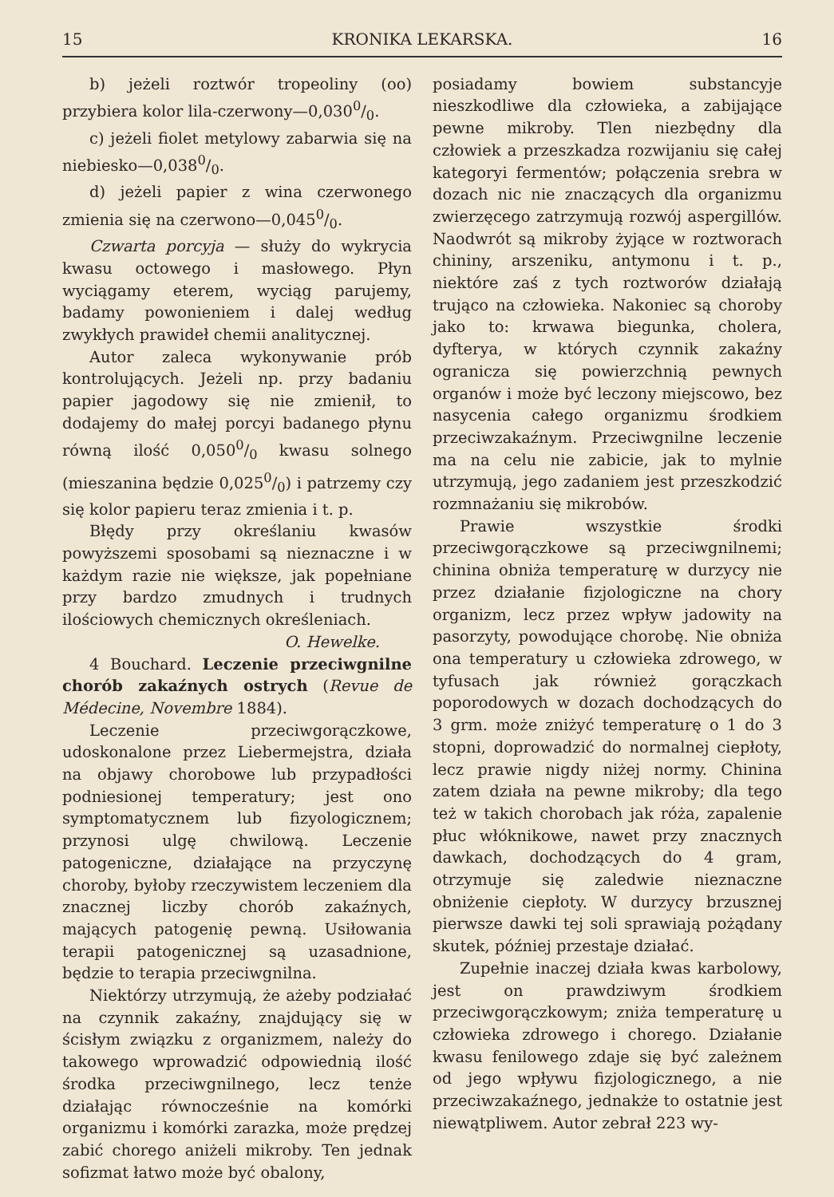15 KRONIKA LEKARSKA. 16
b) jeżeli roztwór tropeoliny (oo) przybiera kolor lila-czerwony—0,0300/0.
c) jeżeli fiolet metylowy zabarwia się na niebiesko—0,0380/0.
d) jeżeli papier z wina czerwonego zmienia się na czerwono—0,0450/0.
Czwarta porcyja — służy do wykrycia kwasu octowego i masłowego. Płyn wyciągamy eterem, wyciąg parujemy, badamy powonieniem i dalej według zwykłych prawideł chemii analitycznej.
Autor zaleca wykonywanie prób kontrolujących. Jeżeli np. przy badaniu papier jagodowy się nie zmienił, to dodajemy do małej porcyi badanego płynu równą ilość 0,0500/0 kwasu solnego (mieszanina będzie 0,0250/0) i patrzemy czy się kolor papieru teraz zmienia i t. p.
Błędy przy określaniu kwasów powyższemi sposobami są nieznaczne i w każdym razie nie większe, jak popełniane przy bardzo zmudnych i trudnych ilościowych chemicznych określeniach.
O. Hewelke.
4 Bouchard. Leczenie przeciwgnilne chorób zakaźnych ostrych (Revue de Médecine, Novembre 1884).
Leczenie przeciwgorączkowe, udoskonalone przez Liebermejstra, działa na objawy chorobowe lub przypadłości podniesionej temperatury; jest ono symptomatycznem lub fizyologicznem; przynosi ulgę chwilową. Leczenie patogeniczne, działające na przyczynę choroby, byłoby rzeczywistem leczeniem dla znacznej liczby chorób zakaźnych, mających patogenię pewną. Usiłowania terapii patogenicznej są uzasadnione, będzie to terapia przeciwgnilna.
Niektórzy utrzymują, że ażeby podziałać na czynnik zakaźny, znajdujący się w ścisłym związku z organizmem, należy do takowego wprowadzić odpowiednią ilość środka przeciwgnilnego, lecz tenże działając równocześnie na komórki organizmu i komórki zarazka, może prędzej zabić chorego aniżeli mikroby. Ten jednak sofizmat łatwo może być obalony,
posiadamy bowiem substancyje nieszkodliwe dla człowieka, a zabijające pewne mikroby. Tlen niezbędny dla człowiek a przeszkadza rozwijaniu się całej kategoryi fermentów; połączenia srebra w dozach nic nie znaczących dla organizmu zwierzęcego zatrzymują rozwój aspergillów. Naodwrót są mikroby żyjące w roztworach chininy, arszeniku, antymonu i t. p., niektóre zaś z tych roztworów działają trująco na człowieka. Nakoniec są choroby jako to: krwawa biegunka, cholera, dyfterya, w których czynnik zakaźny ogranicza się powierzchnią pewnych organów i może być leczony miejscowo, bez nasycenia całego organizmu środkiem przeciwzakaźnym. Przeciwgnilne leczenie ma na celu nie zabicie, jak to mylnie utrzymują, jego zadaniem jest przeszkodzić rozmnażaniu się mikrobów.
Prawie wszystkie środki przeciwgorączkowe są przeciwgnilnemi; chinina obniża temperaturę w durzycy nie przez działanie fizjologiczne na chory organizm, lecz przez wpływ jadowity na pasorzyty, powodujące chorobę. Nie obniża ona temperatury u człowieka zdrowego, w tyfusach jak również gorączkach poporodowych w dozach dochodzących do 3 grm. może zniżyć temperaturę o 1 do 3 stopni, doprowadzić do normalnej ciepłoty, lecz prawie nigdy niżej normy. Chinina zatem działa na pewne mikroby; dla tego też w takich chorobach jak róża, zapalenie płuc włóknikowe, nawet przy znacznych dawkach, dochodzących do 4 gram, otrzymuje się zaledwie nieznaczne obniżenie ciepłoty. W durzycy brzusznej pierwsze dawki tej soli sprawiają pożądany skutek, później przestaje działać.
Zupełnie inaczej działa kwas karbolowy, jest on prawdziwym środkiem przeciwgorączkowym; zniża temperaturę u człowieka zdrowego i chorego. Działanie kwasu fenilowego zdaje się być zależnem od jego wpływu fizjologicznego, a nie przeciwzakaźnego, jednakże to ostatnie jest niewątpliwem. Autor zebrał 223 wy-